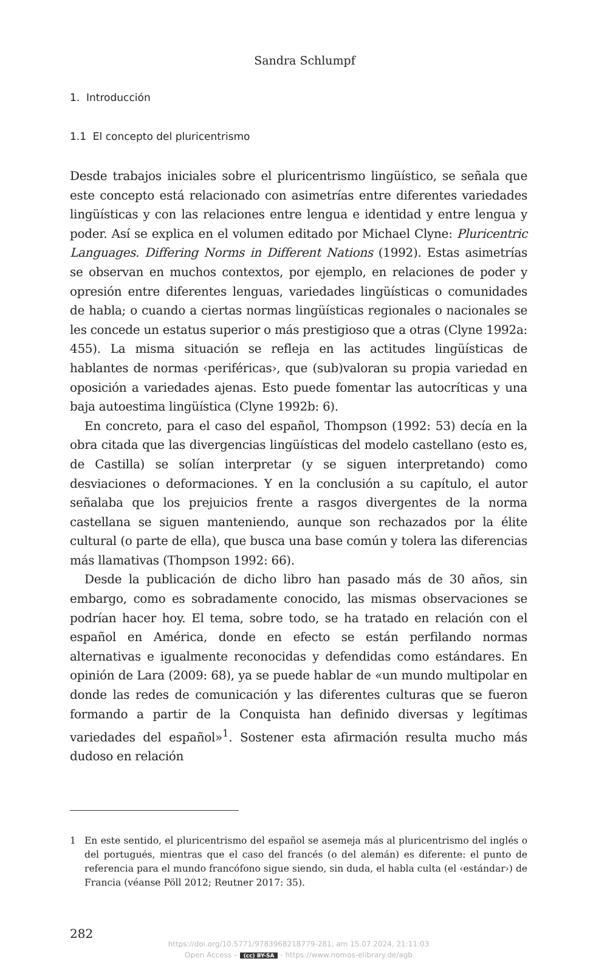Sandra Schlumpf
1. Introducción
1.1 El concepto del pluricentrismo
Desde trabajos iniciales sobre el pluricentrismo lingüístico, se señala que este concepto está relacionado con asimetrías entre diferentes variedades lingüísticas y con las relaciones entre lengua e identidad y entre lengua y poder. Así se explica en el volumen editado por Michael Clyne: Pluricentric Languages. Differing Norms in Different Nations (1992). Estas asimetrías se observan en muchos contextos, por ejemplo, en relaciones de poder y opresión entre diferentes lenguas, variedades lingüísticas o comunidades de habla; o cuando a ciertas normas lingüísticas regionales o nacionales se les concede un estatus superior o más prestigioso que a otras (Clyne 1992a: 455). La misma situación se refleja en las actitudes lingüísticas de hablantes de normas ‹periféricas›, que (sub)valoran su propia variedad en oposición a variedades ajenas. Esto puede fomentar las autocríticas y una baja autoestima lingüística (Clyne 1992b: 6).
En concreto, para el caso del español, Thompson (1992: 53) decía en la obra citada que las divergencias lingüísticas del modelo castellano (esto es, de Castilla) se solían interpretar (y se siguen interpretando) como desviaciones o deformaciones. Y en la conclusión a su capítulo, el autor señalaba que los prejuicios frente a rasgos divergentes de la norma castellana se siguen manteniendo, aunque son rechazados por la élite cultural (o parte de ella), que busca una base común y tolera las diferencias más llamativas (Thompson 1992: 66).
Desde la publicación de dicho libro han pasado más de 30 años, sin embargo, como es sobradamente conocido, las mismas observaciones se podrían hacer hoy. El tema, sobre todo, se ha tratado en relación con el español en América, donde en efecto se están perfilando normas alternativas e igualmente reconocidas y defendidas como estándares. En opinión de Lara (2009: 68), ya se puede hablar de «un mundo multipolar en donde las redes de comunicación y las diferentes culturas que se fueron formando a partir de la Conquista han definido diversas y legítimas variedades del español»<sup>1</sup>. Sostener esta afirmación resulta mucho más dudoso en relación
1 En este sentido, el pluricentrismo del español se asemeja más al pluricentrismo del inglés o del portugués, mientras que el caso del francés (o del alemán) es diferente: el punto de referencia para el mundo francófono sigue siendo, sin duda, el habla culta (el ‹estándar›) de Francia (véanse Pöll 2012; Reutner 2017: 35).
282
https://doi.org/10.5771/9783968218779-281, am 15.07.2024, 21:11:03
Open Access – (cc) BY-SA - https://www.nomos-elibrary.de/agb